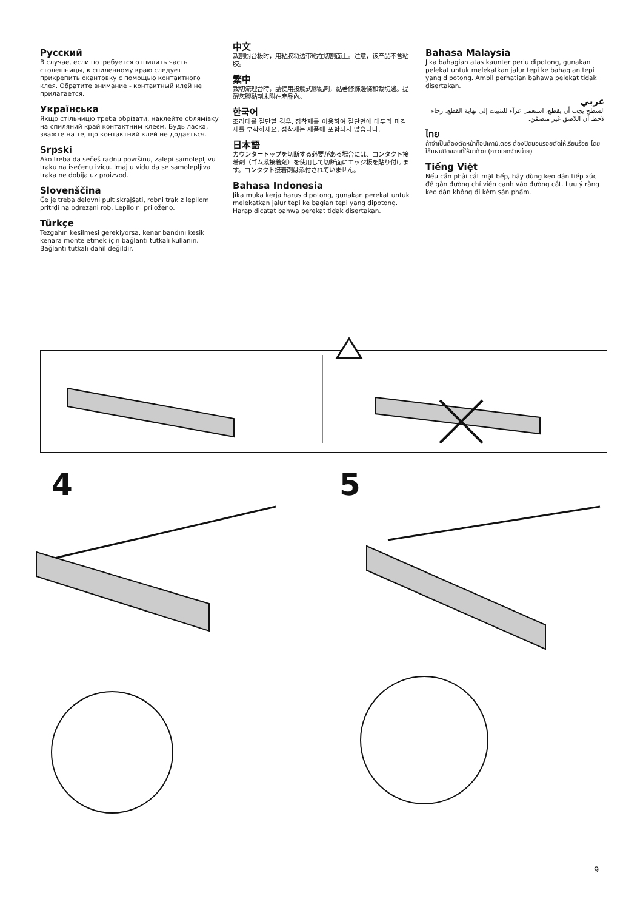Русский
В случае, если потребуется отпилить часть столешницы, к спиленному краю следует прикрепить окантовку с помощью контактного клея. Обратите внимание - контактный клей не прилагается.
Українська
Якщо стільницю треба обрізати, наклейте облямівку на спиляний край контактним клеєм. Будь ласка, зважте на те, що контактний клей не додається.
Srpski
Ako treba da sečeš radnu površinu, zalepi samolepljivu traku na isečenu ivicu. Imaj u vidu da se samolepljiva traka ne dobija uz proizvod.
Slovenščina
Če je treba delovni pult skrajšati, robni trak z lepilom pritrdi na odrezani rob. Lepilo ni priloženo.
Türkçe
Tezgahın kesilmesi gerekiyorsa, kenar bandını kesik kenara monte etmek için bağlantı tutkalı kullanın. Bağlantı tutkalı dahil değildir.
中文
裁割厨台板时，用粘胶将边带粘在切割面上。注意，该产品不含粘胶。
繁中
裁切流理台時，請使用接觸式膠黏劑，黏著修飾邊條和裁切邊。提醒您膠黏劑未附在產品內。
한국어
조리대를 절단할 경우, 접착제를 이용하여 절단면에 테두리 마감재를 부착하세요. 접착제는 제품에 포함되지 않습니다.
日本語
カウンタートップを切断する必要がある場合には、コンタクト接着剤（ゴム系接着剤）を使用して切断面にエッジ板を貼り付けます。コンタクト接着剤は添付されていません。
Bahasa Indonesia
Jika muka kerja harus dipotong, gunakan perekat untuk melekatkan jalur tepi ke bagian tepi yang dipotong. Harap dicatat bahwa perekat tidak disertakan.
Bahasa Malaysia
Jika bahagian atas kaunter perlu dipotong, gunakan pelekat untuk melekatkan jalur tepi ke bahagian tepi yang dipotong. Ambil perhatian bahawa pelekat tidak disertakan.
عربي
السطح يجب أن يقطع، استعمل غرآء للتثبيت إلى نهاية القطع. رجاء لاحظ أن اللاصق غير متضمّن.
ไทย
ถ้าจำเป็นต้องตัดหน้าท็อปเคาน์เตอร์ ต้องปิดขอบรอยตัดให้เรียบร้อย โดยใช้แผ่นปิดขอบที่ให้มาด้วย (กาวแยกจำหน่าย)
Tiếng Việt
Nếu cần phải cắt mặt bếp, hãy dùng keo dán tiếp xúc để gắn đường chỉ viền cạnh vào đường cắt. Lưu ý rằng keo dán không đi kèm sản phẩm.
4 5
9